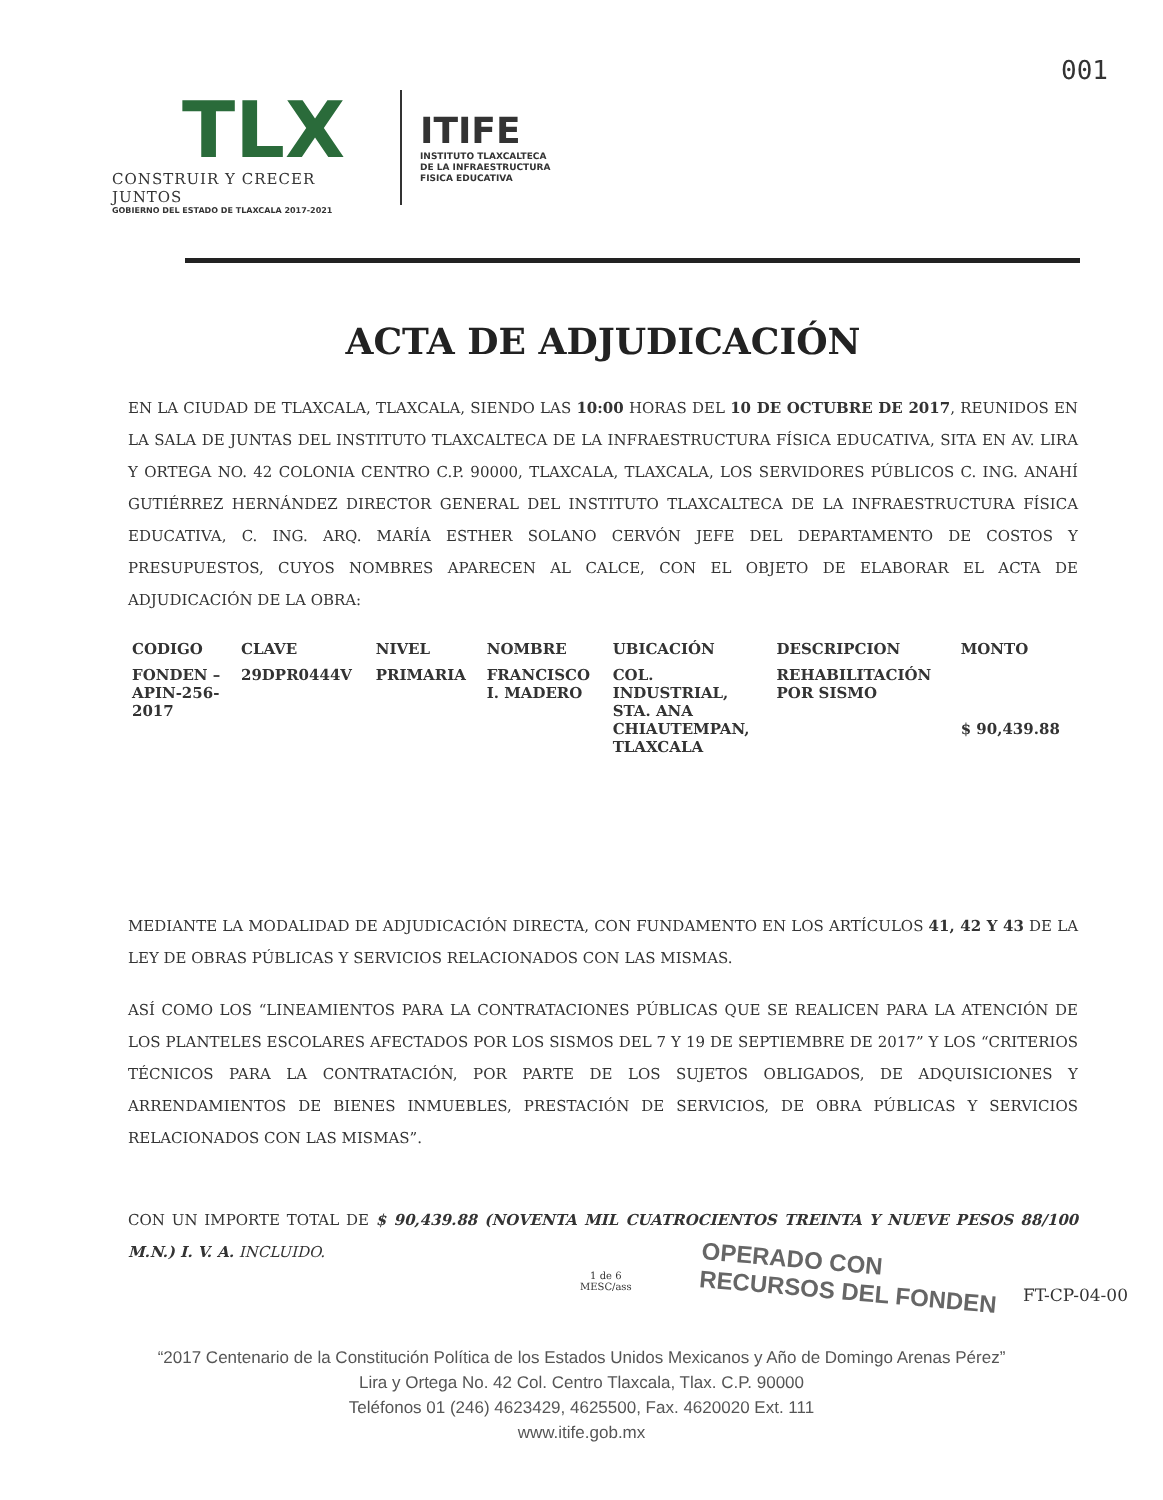001
TLX
CONSTRUIR Y CRECER JUNTOS
GOBIERNO DEL ESTADO DE TLAXCALA 2017-2021
ITIFE
INSTITUTO TLAXCALTECA
DE LA INFRAESTRUCTURA
FISICA EDUCATIVA
ACTA DE ADJUDICACIÓN
EN LA CIUDAD DE TLAXCALA, TLAXCALA, SIENDO LAS 10:00 HORAS DEL 10 DE OCTUBRE DE 2017, REUNIDOS EN LA SALA DE JUNTAS DEL INSTITUTO TLAXCALTECA DE LA INFRAESTRUCTURA FÍSICA EDUCATIVA, SITA EN AV. LIRA Y ORTEGA NO. 42 COLONIA CENTRO C.P. 90000, TLAXCALA, TLAXCALA, LOS SERVIDORES PÚBLICOS C. ING. ANAHÍ GUTIÉRREZ HERNÁNDEZ DIRECTOR GENERAL DEL INSTITUTO TLAXCALTECA DE LA INFRAESTRUCTURA FÍSICA EDUCATIVA, C. ING. ARQ. MARÍA ESTHER SOLANO CERVÓN JEFE DEL DEPARTAMENTO DE COSTOS Y PRESUPUESTOS, CUYOS NOMBRES APARECEN AL CALCE, CON EL OBJETO DE ELABORAR EL ACTA DE ADJUDICACIÓN DE LA OBRA:
| CODIGO | CLAVE | NIVEL | NOMBRE | UBICACIÓN | DESCRIPCION | MONTO |
| --- | --- | --- | --- | --- | --- | --- |
| FONDEN – APIN-256- 2017 | 29DPR0444V | PRIMARIA | FRANCISCO I. MADERO | COL. INDUSTRIAL, STA. ANA CHIAUTEMPAN, TLAXCALA | REHABILITACIÓN POR SISMO | $ 90,439.88 |
MEDIANTE LA MODALIDAD DE ADJUDICACIÓN DIRECTA, CON FUNDAMENTO EN LOS ARTÍCULOS 41, 42 Y 43 DE LA LEY DE OBRAS PÚBLICAS Y SERVICIOS RELACIONADOS CON LAS MISMAS.
ASÍ COMO LOS “LINEAMIENTOS PARA LA CONTRATACIONES PÚBLICAS QUE SE REALICEN PARA LA ATENCIÓN DE LOS PLANTELES ESCOLARES AFECTADOS POR LOS SISMOS DEL 7 Y 19 DE SEPTIEMBRE DE 2017” Y LOS “CRITERIOS TÉCNICOS PARA LA CONTRATACIÓN, POR PARTE DE LOS SUJETOS OBLIGADOS, DE ADQUISICIONES Y ARRENDAMIENTOS DE BIENES INMUEBLES, PRESTACIÓN DE SERVICIOS, DE OBRA PÚBLICAS Y SERVICIOS RELACIONADOS CON LAS MISMAS”.
CON UN IMPORTE TOTAL DE $ 90,439.88 (NOVENTA MIL CUATROCIENTOS TREINTA Y NUEVE PESOS 88/100 M.N.) I. V. A. INCLUIDO.
1 de 6
MESC/ass
OPERADO CON
RECURSOS DEL FONDEN
FT-CP-04-00
“2017 Centenario de la Constitución Política de los Estados Unidos Mexicanos y Año de Domingo Arenas Pérez”
Lira y Ortega No. 42 Col. Centro Tlaxcala, Tlax. C.P. 90000
Teléfonos 01 (246) 4623429, 4625500, Fax. 4620020 Ext. 111
www.itife.gob.mx